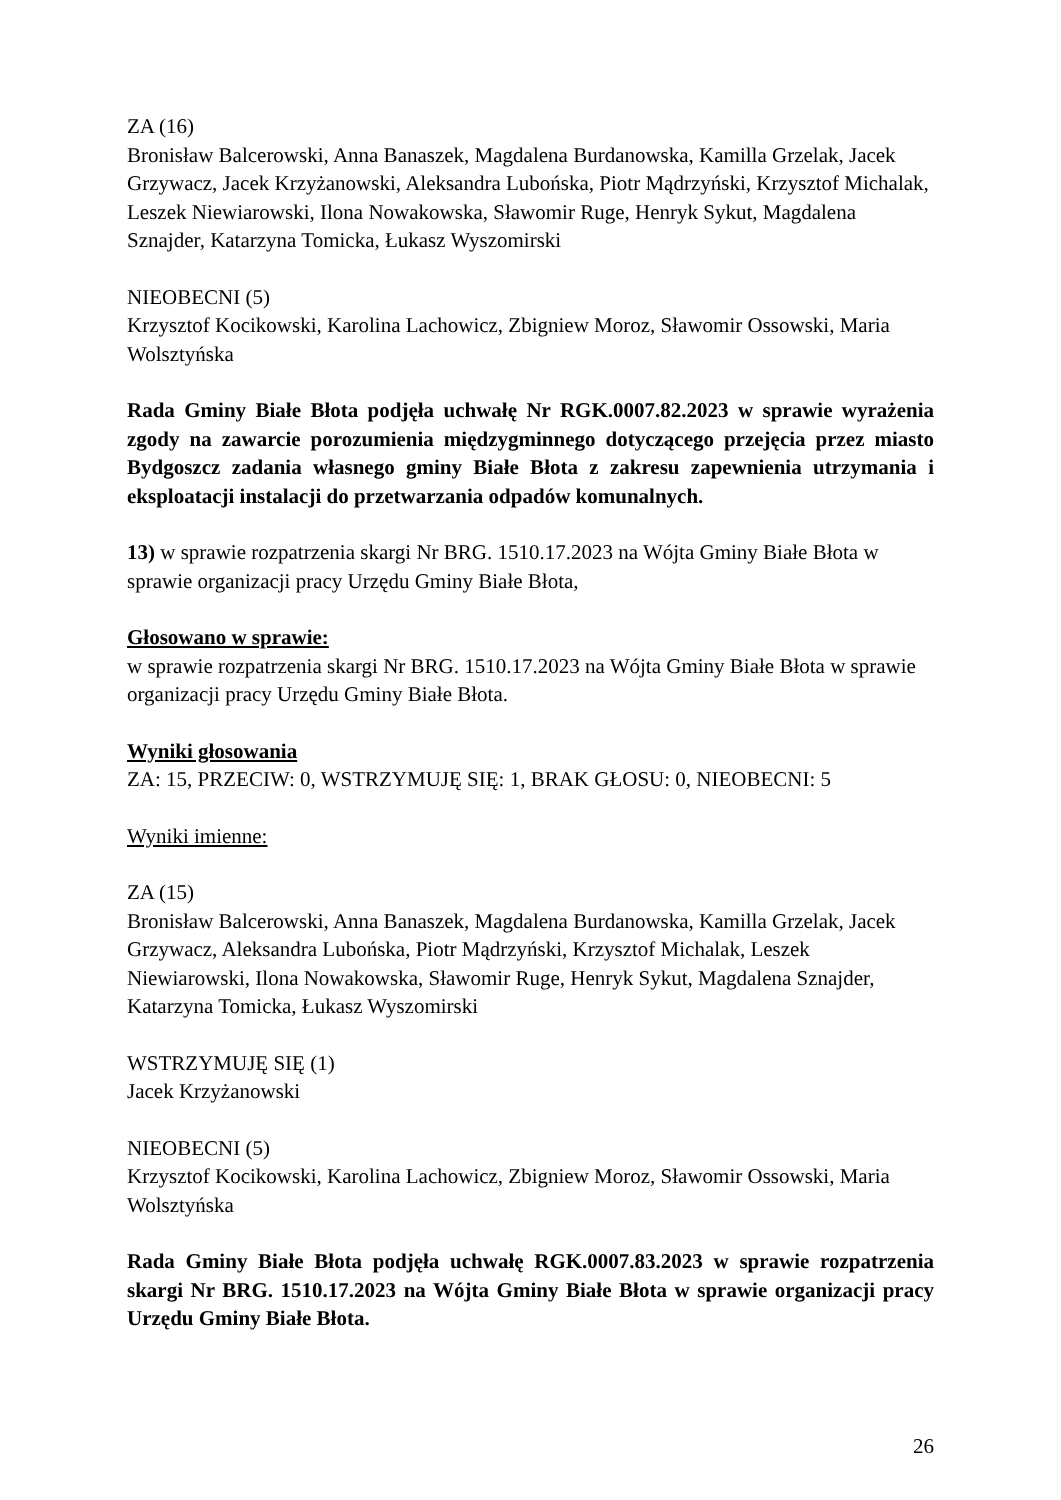ZA (16)
Bronisław Balcerowski, Anna Banaszek, Magdalena Burdanowska, Kamilla Grzelak, Jacek Grzywacz, Jacek Krzyżanowski, Aleksandra Lubońska, Piotr Mądrzyński, Krzysztof Michalak, Leszek Niewiarowski, Ilona Nowakowska, Sławomir Ruge, Henryk Sykut, Magdalena Sznajder, Katarzyna Tomicka, Łukasz Wyszomirski
NIEOBECNI (5)
Krzysztof Kocikowski, Karolina Lachowicz, Zbigniew Moroz, Sławomir Ossowski, Maria Wolsztyńska
Rada Gminy Białe Błota podjęła uchwałę Nr RGK.0007.82.2023 w sprawie wyrażenia zgody na zawarcie porozumienia międzygminnego dotyczącego przejęcia przez miasto Bydgoszcz zadania własnego gminy Białe Błota z zakresu zapewnienia utrzymania i eksploatacji instalacji do przetwarzania odpadów komunalnych.
13) w sprawie rozpatrzenia skargi Nr BRG. 1510.17.2023 na Wójta Gminy Białe Błota w sprawie organizacji pracy Urzędu Gminy Białe Błota,
Głosowano w sprawie:
w sprawie rozpatrzenia skargi Nr BRG. 1510.17.2023 na Wójta Gminy Białe Błota w sprawie organizacji pracy Urzędu Gminy Białe Błota.
Wyniki głosowania
ZA: 15, PRZECIW: 0, WSTRZYMUJĘ SIĘ: 1, BRAK GŁOSU: 0, NIEOBECNI: 5
Wyniki imienne:
ZA (15)
Bronisław Balcerowski, Anna Banaszek, Magdalena Burdanowska, Kamilla Grzelak, Jacek Grzywacz, Aleksandra Lubońska, Piotr Mądrzyński, Krzysztof Michalak, Leszek Niewiarowski, Ilona Nowakowska, Sławomir Ruge, Henryk Sykut, Magdalena Sznajder, Katarzyna Tomicka, Łukasz Wyszomirski
WSTRZYMUJĘ SIĘ (1)
Jacek Krzyżanowski
NIEOBECNI (5)
Krzysztof Kocikowski, Karolina Lachowicz, Zbigniew Moroz, Sławomir Ossowski, Maria Wolsztyńska
Rada Gminy Białe Błota podjęła uchwałę RGK.0007.83.2023 w sprawie rozpatrzenia skargi Nr BRG. 1510.17.2023 na Wójta Gminy Białe Błota w sprawie organizacji pracy Urzędu Gminy Białe Błota.
26